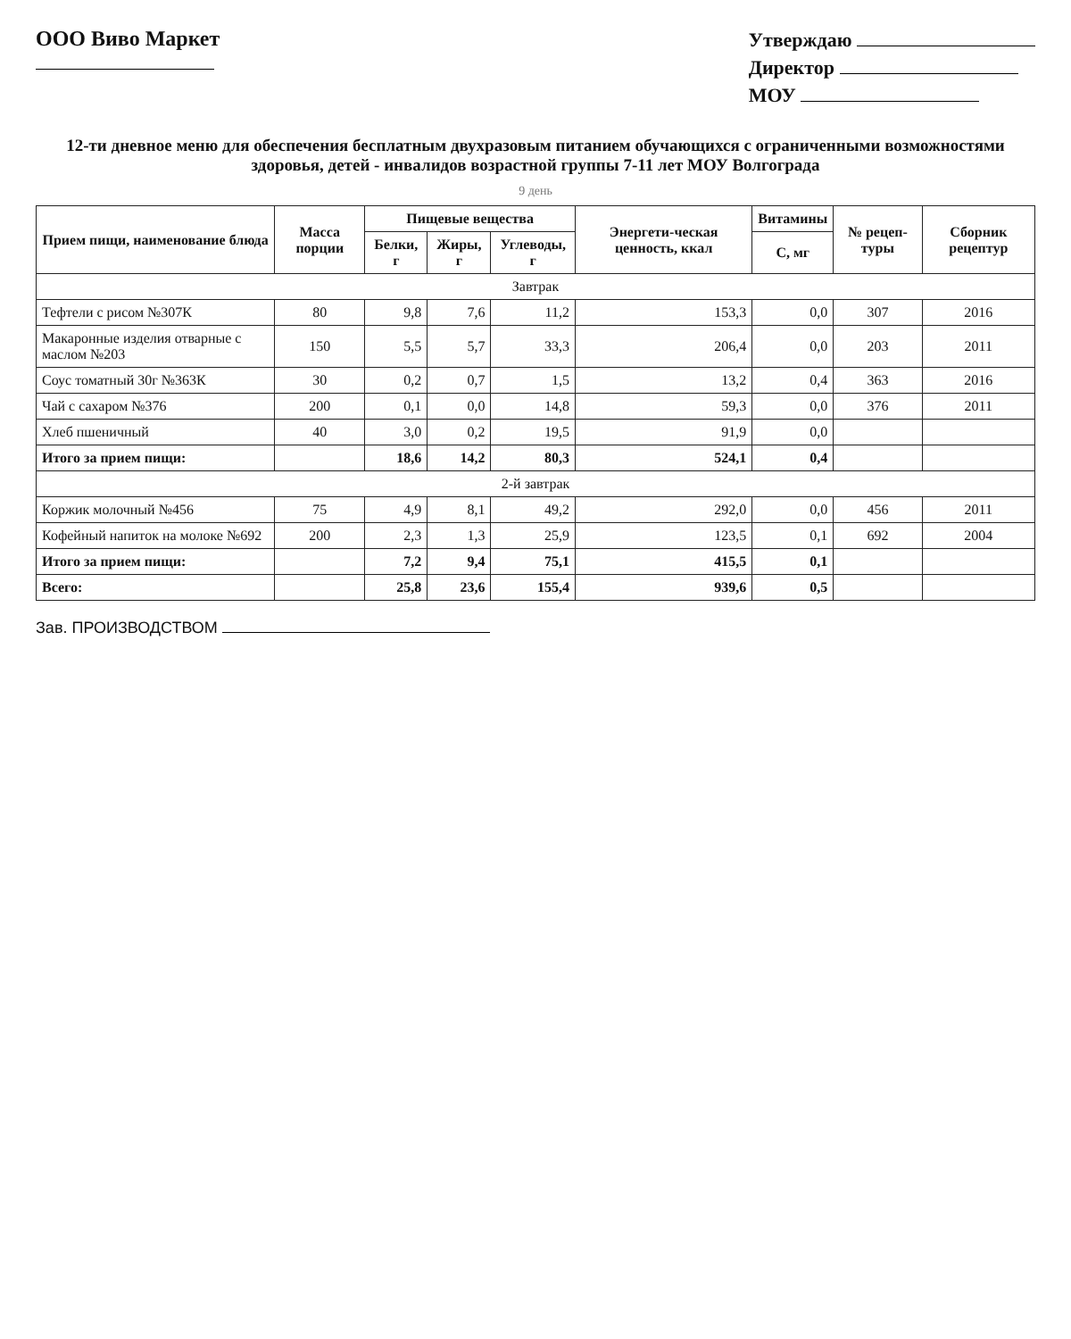ООО Виво Маркет
Утверждаю
Директор
МОУ
12-ти дневное меню для обеспечения бесплатным двухразовым питанием обучающихся с ограниченными возможностями здоровья, детей - инвалидов возрастной группы 7-11 лет МОУ Волгограда
9 день
| Прием пищи, наименование блюда | Масса порции | Пищевые вещества | | | Энергети-ческая ценность, ккал | Витамины | № рецеп-туры | Сборник рецептур |
| --- | --- | --- | --- | --- | --- | --- | --- | --- |
| | | Белки, г | Жиры, г | Углеводы, г | | С, мг | | |
| Завтрак | | | | | | | | |
| Тефтели с рисом №307К | 80 | 9,8 | 7,6 | 11,2 | 153,3 | 0,0 | 307 | 2016 |
| Макаронные изделия отварные с маслом №203 | 150 | 5,5 | 5,7 | 33,3 | 206,4 | 0,0 | 203 | 2011 |
| Соус томатный 30г №363К | 30 | 0,2 | 0,7 | 1,5 | 13,2 | 0,4 | 363 | 2016 |
| Чай с сахаром №376 | 200 | 0,1 | 0,0 | 14,8 | 59,3 | 0,0 | 376 | 2011 |
| Хлеб пшеничный | 40 | 3,0 | 0,2 | 19,5 | 91,9 | 0,0 | | |
| Итого за прием пищи: | | 18,6 | 14,2 | 80,3 | 524,1 | 0,4 | | |
| 2-й завтрак | | | | | | | | |
| Коржик молочный №456 | 75 | 4,9 | 8,1 | 49,2 | 292,0 | 0,0 | 456 | 2011 |
| Кофейный напиток на молоке №692 | 200 | 2,3 | 1,3 | 25,9 | 123,5 | 0,1 | 692 | 2004 |
| Итого за прием пищи: | | 7,2 | 9,4 | 75,1 | 415,5 | 0,1 | | |
| Всего: | | 25,8 | 23,6 | 155,4 | 939,6 | 0,5 | | |
Зав. ПРОИЗВОДСТВОМ